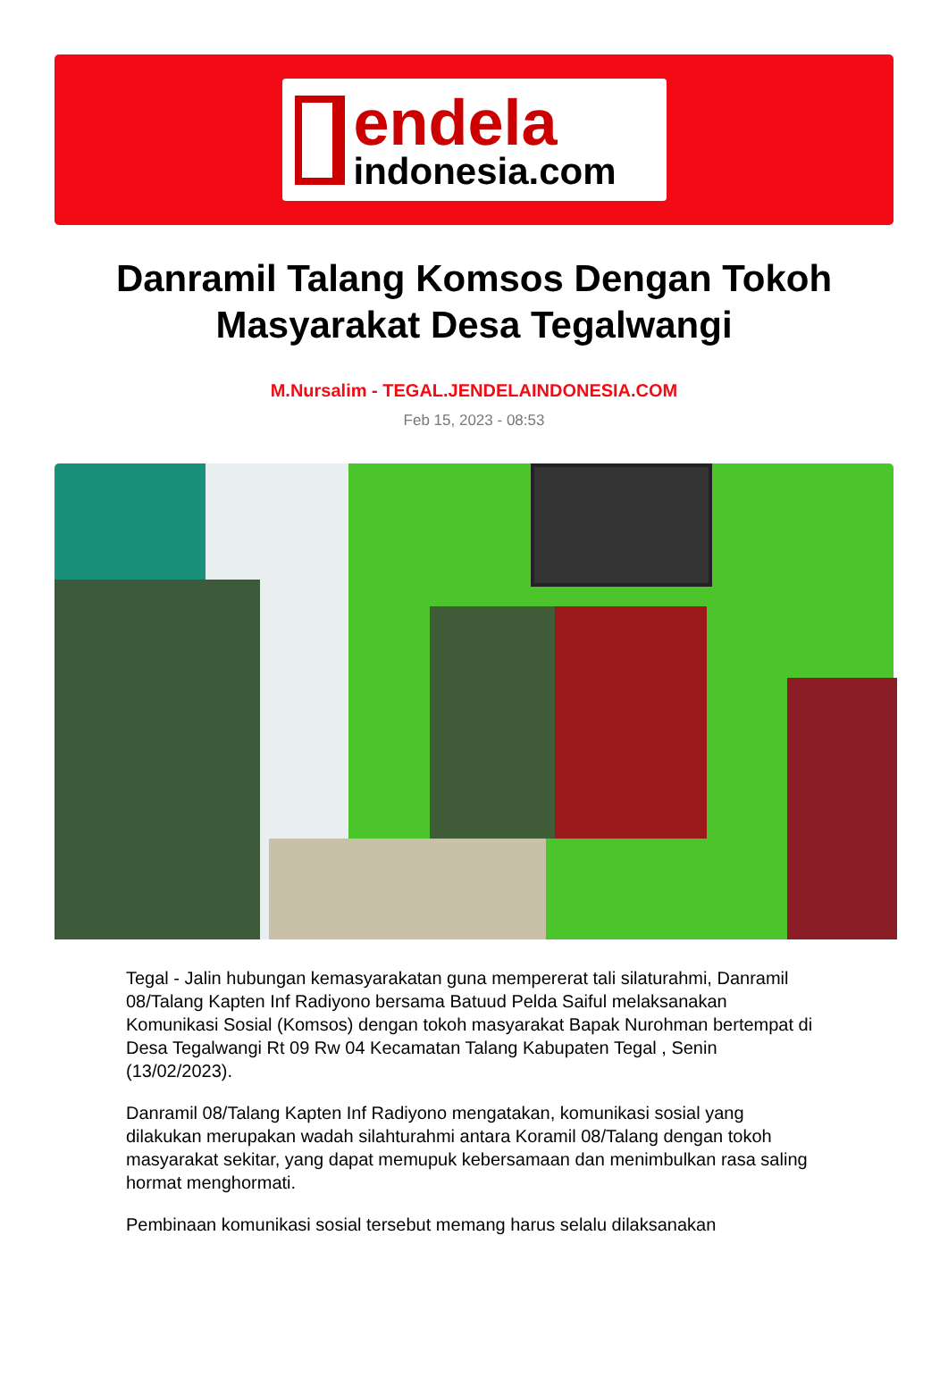endela
indonesia.com
Danramil Talang Komsos Dengan Tokoh Masyarakat Desa Tegalwangi
M.Nursalim - TEGAL.JENDELAINDONESIA.COM
Feb 15, 2023 - 08:53
Tegal - Jalin hubungan kemasyarakatan guna mempererat tali silaturahmi, Danramil 08/Talang Kapten Inf Radiyono bersama Batuud Pelda Saiful melaksanakan Komunikasi Sosial (Komsos) dengan tokoh masyarakat Bapak Nurohman bertempat di Desa Tegalwangi Rt 09 Rw 04 Kecamatan Talang Kabupaten Tegal , Senin (13/02/2023).
Danramil 08/Talang Kapten Inf Radiyono mengatakan, komunikasi sosial yang dilakukan merupakan wadah silahturahmi antara Koramil 08/Talang dengan tokoh masyarakat sekitar, yang dapat memupuk kebersamaan dan menimbulkan rasa saling hormat menghormati.
Pembinaan komunikasi sosial tersebut memang harus selalu dilaksanakan